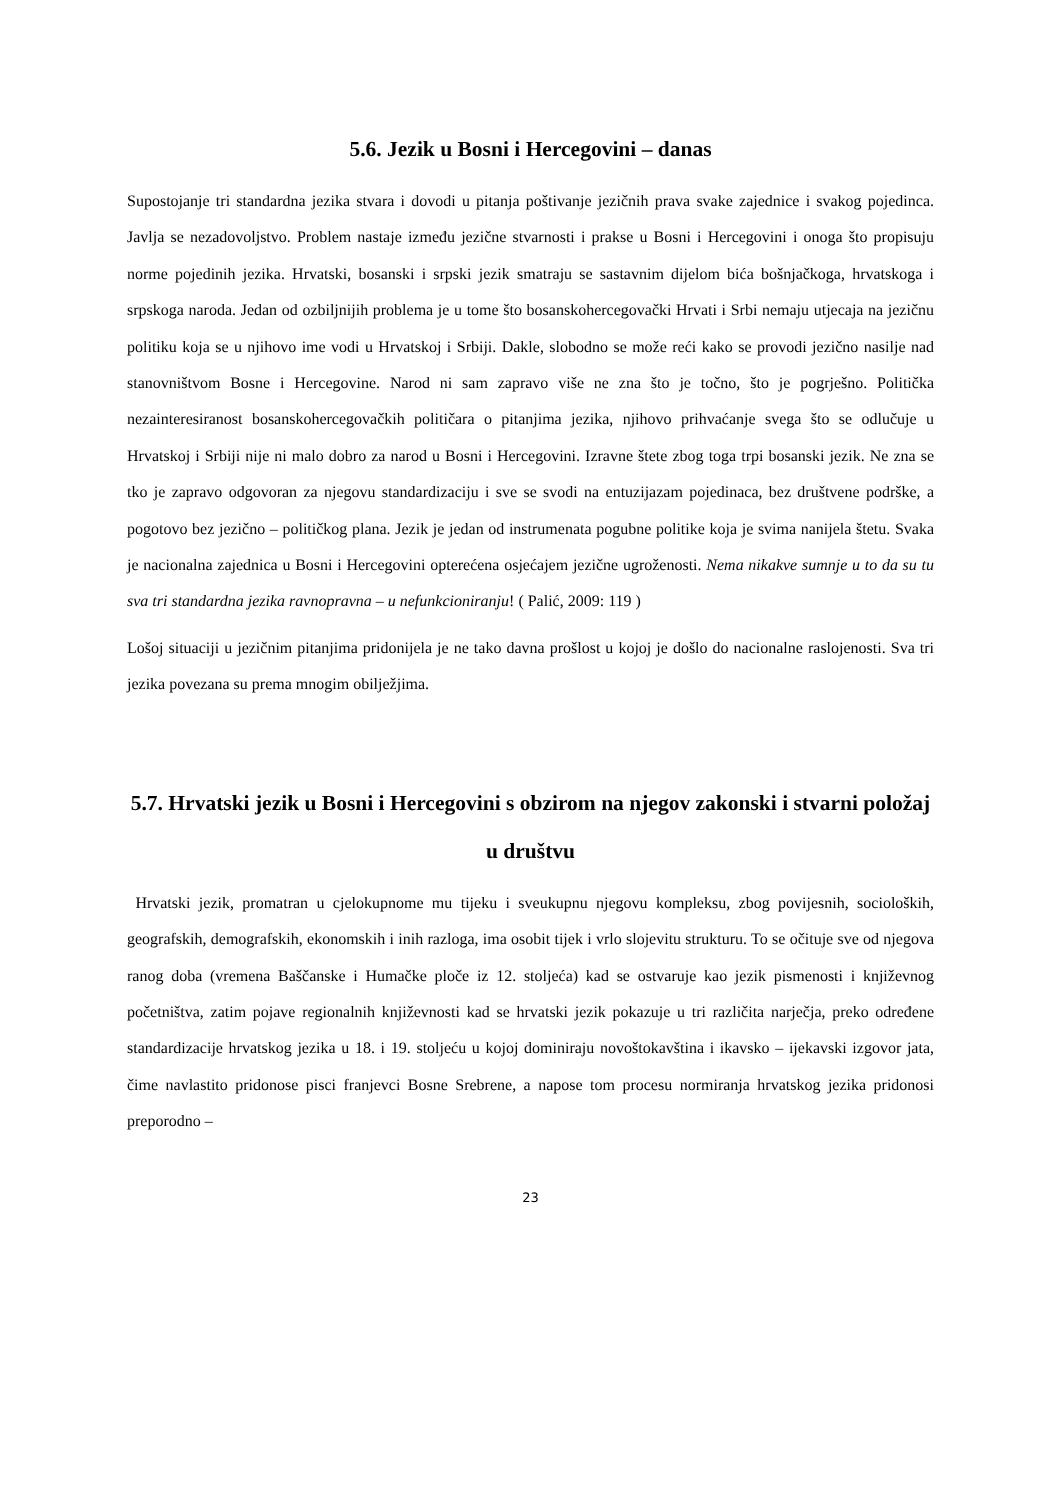5.6. Jezik u Bosni i Hercegovini – danas
Supostojanje tri standardna jezika stvara i dovodi u pitanja poštivanje jezičnih prava svake zajednice i svakog pojedinca. Javlja se nezadovoljstvo. Problem nastaje između jezične stvarnosti i prakse u Bosni i Hercegovini i onoga što propisuju norme pojedinih jezika. Hrvatski, bosanski i srpski jezik smatraju se sastavnim dijelom bića bošnjačkoga, hrvatskoga i srpskoga naroda. Jedan od ozbiljnijih problema je u tome što bosanskohercegovački Hrvati i Srbi nemaju utjecaja na jezičnu politiku koja se u njihovo ime vodi u Hrvatskoj i Srbiji. Dakle, slobodno se može reći kako se provodi jezično nasilje nad stanovništvom Bosne i Hercegovine. Narod ni sam zapravo više ne zna što je točno, što je pogrješno. Politička nezainteresiranost bosanskohercegovačkih političara o pitanjima jezika, njihovo prihvaćanje svega što se odlučuje u Hrvatskoj i Srbiji nije ni malo dobro za narod u Bosni i Hercegovini. Izravne štete zbog toga trpi bosanski jezik. Ne zna se tko je zapravo odgovoran za njegovu standardizaciju i sve se svodi na entuzijazam pojedinaca, bez društvene podrške, a pogotovo bez jezično – političkog plana. Jezik je jedan od instrumenata pogubne politike koja je svima nanijela štetu. Svaka je nacionalna zajednica u Bosni i Hercegovini opterećena osjećajem jezične ugroženosti. Nema nikakve sumnje u to da su tu sva tri standardna jezika ravnopravna – u nefunkcioniranju! ( Palić, 2009: 119 )
Lošoj situaciji u jezičnim pitanjima pridonijela je ne tako davna prošlost u kojoj je došlo do nacionalne raslojenosti. Sva tri jezika povezana su prema mnogim obilježjima.
5.7. Hrvatski jezik u Bosni i Hercegovini s obzirom na njegov zakonski i stvarni položaj u društvu
Hrvatski jezik, promatran u cjelokupnome mu tijeku i sveukupnu njegovu kompleksu, zbog povijesnih, socioloških, geografskih, demografskih, ekonomskih i inih razloga, ima osobit tijek i vrlo slojevitu strukturu. To se očituje sve od njegova ranog doba (vremena Baščanske i Humačke ploče iz 12. stoljeća) kad se ostvaruje kao jezik pismenosti i književnog početništva, zatim pojave regionalnih književnosti kad se hrvatski jezik pokazuje u tri različita narječja, preko određene standardizacije hrvatskog jezika u 18. i 19. stoljeću u kojoj dominiraju novoštokavština i ikavsko – ijekavski izgovor jata, čime navlastito pridonose pisci franjevci Bosne Srebrene, a napose tom procesu normiranja hrvatskog jezika pridonosi preporodno –
23